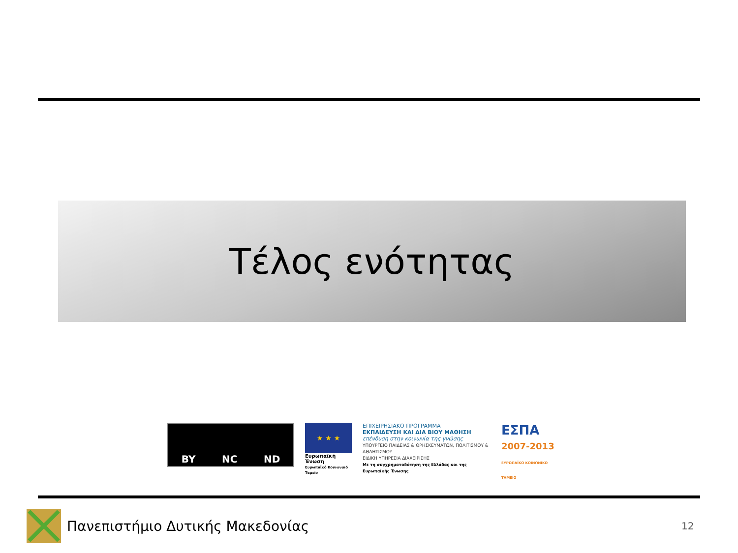Τέλος ενότητας
BY NC ND
★ ★ ★
Ευρωπαϊκή Ένωση
Ευρωπαϊκό Κοινωνικό Ταμείο
ΕΠΙΧΕΙΡΗΣΙΑΚΟ ΠΡΟΓΡΑΜΜΑ
ΕΚΠΑΙΔΕΥΣΗ ΚΑΙ ΔΙΑ ΒΙΟΥ ΜΑΘΗΣΗ
επένδυση στην κοινωνία της γνώσης
ΥΠΟΥΡΓΕΙΟ ΠΑΙΔΕΙΑΣ & ΘΡΗΣΚΕΥΜΑΤΩΝ, ΠΟΛΙΤΙΣΜΟΥ & ΑΘΛΗΤΙΣΜΟΥ
ΕΙΔΙΚΗ ΥΠΗΡΕΣΙΑ ΔΙΑΧΕΙΡΙΣΗΣ
Με τη συγχρηματοδότηση της Ελλάδας και της Ευρωπαϊκής Ένωσης
ΕΣΠΑ
2007-2013
ΕΥΡΩΠΑΪΚΟ ΚΟΙΝΩΝΙΚΟ ΤΑΜΕΙΟ
Πανεπιστήμιο Δυτικής Μακεδονίας
12